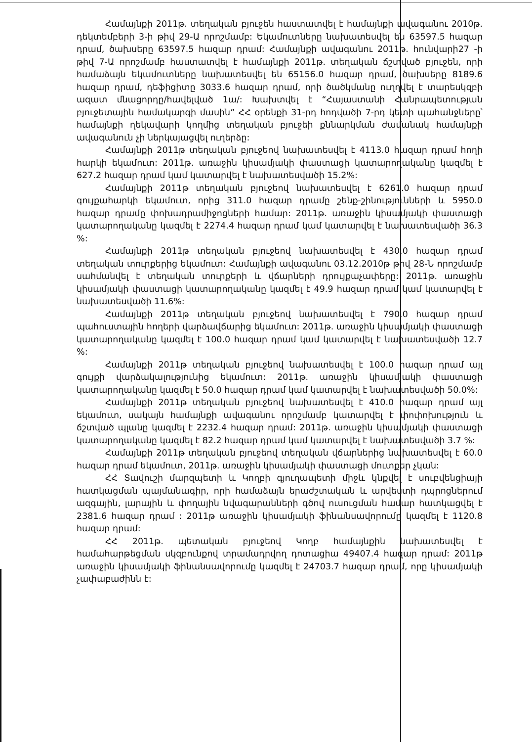Համայնքի 2011թ. տեղական բյուջեն հաստատվել է համայնքի ավագանու 2010թ. դեկտեմբերի 3-ի թիվ 29-Ա որոշմամբ: Եկամուտները նախատեսվել են 63597.5 հազար դրամ, ծախսերը 63597.5 հազար դրամ: Համայնքի ավագանու 2011թ. հունվարի27 -ի թիվ 7-Ա որոշմամբ հաստատվել է համայնքի 2011թ. տեղական ճշտված բյուջեն, որի համաձայն եկամուտները նախատեսվել են 65156.0 հազար դրամ, ծախսերը 8189.6 հազար դրամ, դեֆիցիտը 3033.6 հազար դրամ, որի ծածկմանը ուղղվել է տարեսկզբի ազատ մնացորդը/հավելված 1ա/: Խախտվել է “Հայաստանի Հանրապետության բյուջետային համակարգի մասին” ՀՀ օրենքի 31-րդ հոդվածի 7-րդ կետի պահանջները՝ համայնքի ղեկավարի կողմից տեղական բյուջեի քննարկման ժամանակ համայնքի ավագանուն չի ներկայացվել ուղերձը:
Համայնքի 2011թ տեղական բյուջեով նախատեսվել է 4113.0 հազար դրամ հողի հարկի եկամուտ: 2011թ. առաջին կիսամյակի փաստացի կատարողականը կազմել է 627.2 հազար դրամ կամ կատարվել է նախատեսվածի 15.2%:
Համայնքի 2011թ տեղական բյուջեով նախատեսվել է 6261.0 հազար դրամ գույքահարկի եկամուտ, որից 311.0 հազար դրամը շենք-շինությունների և 5950.0 հազար դրամը փոխադրամիջոցների համար: 2011թ. առաջին կիսամյակի փաստացի կատարողականը կազմել է 2274.4 հազար դրամ կամ կատարվել է նախատեսվածի 36.3 %:
Համայնքի 2011թ տեղական բյուջեով նախատեսվել է 430.0 հազար դրամ տեղական տուրքերից եկամուտ: Համայնքի ավագանու 03.12.2010թ թիվ 28-Ն որոշմամբ սահմանվել է տեղական տուրքերի և վճարների դրույքաչափերը: 2011թ. առաջին կիսամյակի փաստացի կատարողականը կազմել է 49.9 հազար դրամ կամ կատարվել է նախատեսվածի 11.6%:
Համայնքի 2011թ տեղական բյուջեով նախատեսվել է 790.0 հազար դրամ պահուստային հողերի վարձավճարից եկամուտ: 2011թ. առաջին կիսամյակի փաստացի կատարողականը կազմել է 100.0 հազար դրամ կամ կատարվել է նախատեսվածի 12.7 %:
Համայնքի 2011թ տեղական բյուջեով նախատեսվել է 100.0 հազար դրամ այլ գույքի վարձակալությունից եկամուտ: 2011թ. առաջին կիսամյակի փաստացի կատարողականը կազմել է 50.0 հազար դրամ կամ կատարվել է նախատեսվածի 50.0%:
Համայնքի 2011թ տեղական բյուջեով նախատեսվել է 410.0 հազար դրամ այլ եկամուտ, սակայն համայնքի ավագանու որոշմամբ կատարվել է փոփոխություն և ճշտված պլանը կազմել է 2232.4 հազար դրամ: 2011թ. առաջին կիսամյակի փաստացի կատարողականը կազմել է 82.2 հազար դրամ կամ կատարվել է նախատեսվածի 3.7 %:
Համայնքի 2011թ տեղական բյուջեով տեղական վճարներից նախատեսվել է 60.0 հազար դրամ եկամուտ, 2011թ. առաջին կիսամյակի փաստացի մուտքեր չկան:
ՀՀ Տավուշի մարզպետի և Կողբի գյուղապետի միջև կնքվել է սուբվենցիայի հատկացման պայմանագիր, որի համաձայն երաժշտական և արվեստի դպրոցներում ազգային, լարային և փողային նվագարանների գծով ուսուցման համար հատկացվել է 2381.6 հազար դրամ : 2011թ առաջին կիսամյակի ֆինանսավորումը կազմել է 1120.8 հազար դրամ:
ՀՀ 2011թ. պետական բյուջեով Կողբ համայնքին նախատեսվել է համահարթեցման սկզբունքով տրամադրվող դոտացիա 49407.4 հազար դրամ: 2011թ առաջին կիսամյակի ֆինանսավորումը կազմել է 24703.7 հազար դրամ, որը կիսամյակի չափաբաժինն է: